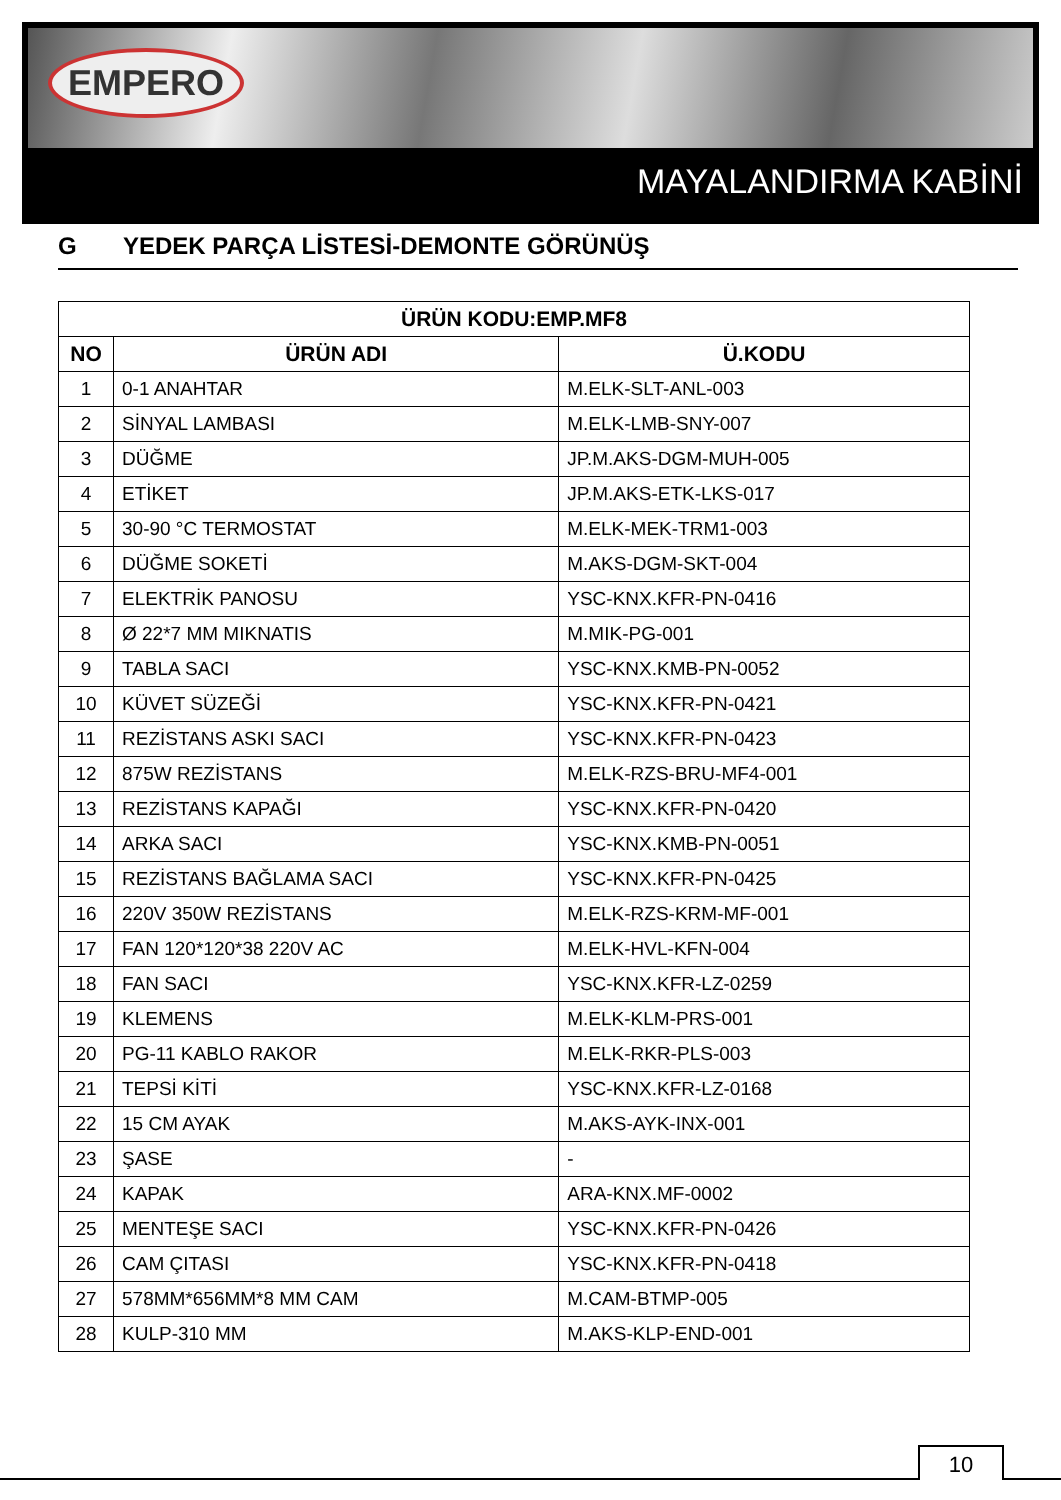EMPERO
MAYALANDIRMA KABİNİ
G YEDEK PARÇA LİSTESİ-DEMONTE GÖRÜNÜŞ
| ÜRÜN KODU:EMP.MF8 | | |
| --- | --- | --- |
| NO | ÜRÜN ADI | Ü.KODU |
| 1 | 0-1 ANAHTAR | M.ELK-SLT-ANL-003 |
| 2 | SİNYAL LAMBASI | M.ELK-LMB-SNY-007 |
| 3 | DÜĞME | JP.M.AKS-DGM-MUH-005 |
| 4 | ETİKET | JP.M.AKS-ETK-LKS-017 |
| 5 | 30-90 °C TERMOSTAT | M.ELK-MEK-TRM1-003 |
| 6 | DÜĞME SOKETİ | M.AKS-DGM-SKT-004 |
| 7 | ELEKTRİK PANOSU | YSC-KNX.KFR-PN-0416 |
| 8 | Ø 22*7 MM MIKNATIS | M.MIK-PG-001 |
| 9 | TABLA SACI | YSC-KNX.KMB-PN-0052 |
| 10 | KÜVET SÜZEĞİ | YSC-KNX.KFR-PN-0421 |
| 11 | REZİSTANS ASKI SACI | YSC-KNX.KFR-PN-0423 |
| 12 | 875W REZİSTANS | M.ELK-RZS-BRU-MF4-001 |
| 13 | REZİSTANS KAPAĞI | YSC-KNX.KFR-PN-0420 |
| 14 | ARKA SACI | YSC-KNX.KMB-PN-0051 |
| 15 | REZİSTANS BAĞLAMA SACI | YSC-KNX.KFR-PN-0425 |
| 16 | 220V 350W REZİSTANS | M.ELK-RZS-KRM-MF-001 |
| 17 | FAN 120*120*38 220V AC | M.ELK-HVL-KFN-004 |
| 18 | FAN SACI | YSC-KNX.KFR-LZ-0259 |
| 19 | KLEMENS | M.ELK-KLM-PRS-001 |
| 20 | PG-11 KABLO RAKOR | M.ELK-RKR-PLS-003 |
| 21 | TEPSİ KİTİ | YSC-KNX.KFR-LZ-0168 |
| 22 | 15 CM AYAK | M.AKS-AYK-INX-001 |
| 23 | ŞASE | - |
| 24 | KAPAK | ARA-KNX.MF-0002 |
| 25 | MENTEŞE SACI | YSC-KNX.KFR-PN-0426 |
| 26 | CAM ÇITASI | YSC-KNX.KFR-PN-0418 |
| 27 | 578MM*656MM*8 MM CAM | M.CAM-BTMP-005 |
| 28 | KULP-310 MM | M.AKS-KLP-END-001 |
10